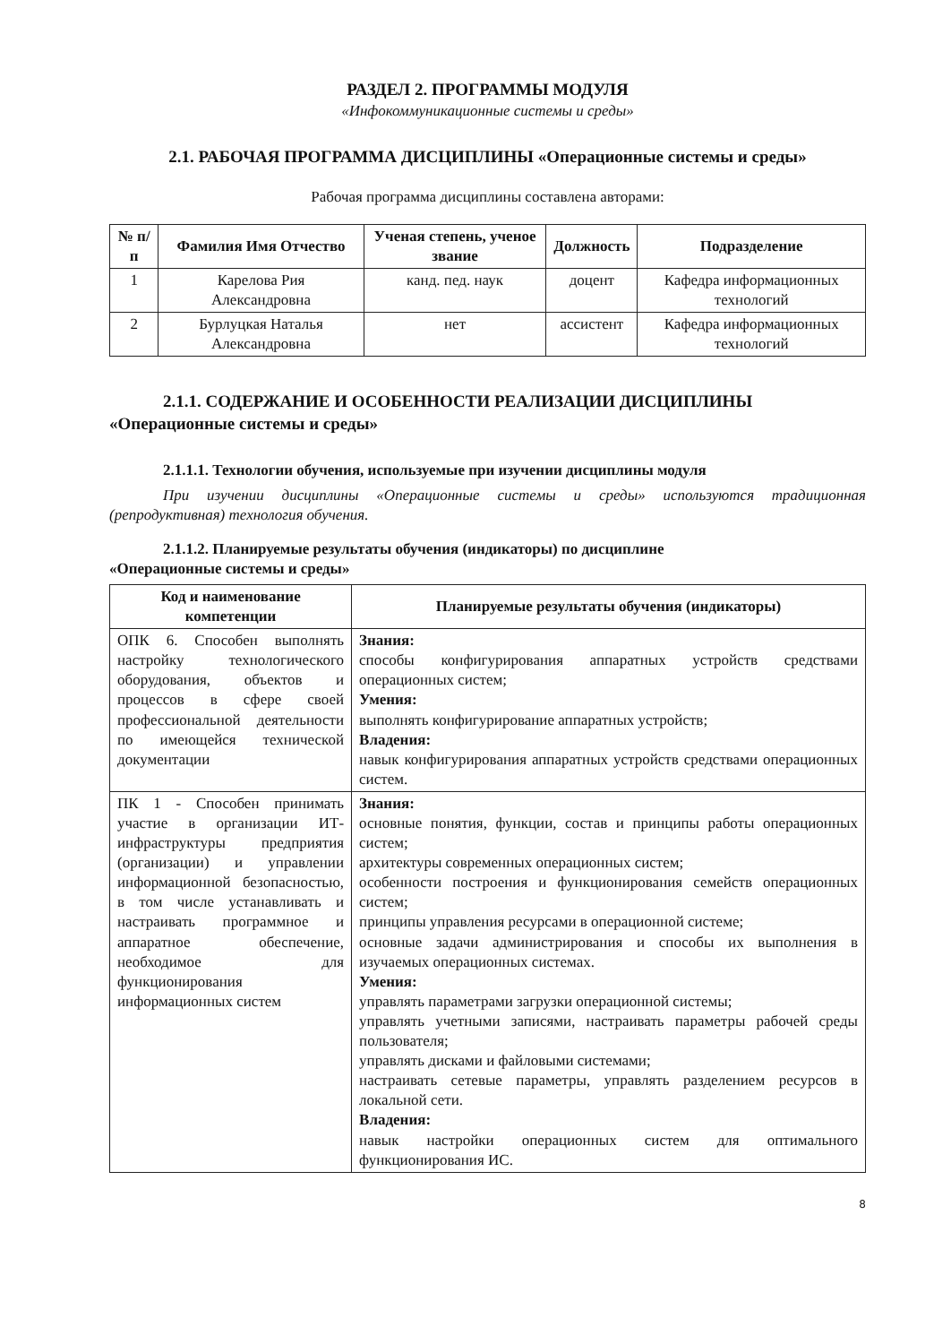РАЗДЕЛ 2. ПРОГРАММЫ МОДУЛЯ
«Инфокоммуникационные системы и среды»
2.1. РАБОЧАЯ ПРОГРАММА ДИСЦИПЛИНЫ «Операционные системы и среды»
Рабочая программа дисциплины составлена авторами:
| № п/п | Фамилия Имя Отчество | Ученая степень, ученое звание | Должность | Подразделение |
| --- | --- | --- | --- | --- |
| 1 | Карелова Рия Александровна | канд. пед. наук | доцент | Кафедра информационных технологий |
| 2 | Бурлуцкая Наталья Александровна | нет | ассистент | Кафедра информационных технологий |
2.1.1. СОДЕРЖАНИЕ И ОСОБЕННОСТИ РЕАЛИЗАЦИИ ДИСЦИПЛИНЫ
«Операционные системы и среды»
2.1.1.1. Технологии обучения, используемые при изучении дисциплины модуля
При изучении дисциплины «Операционные системы и среды» используются традиционная (репродуктивная) технология обучения.
2.1.1.2. Планируемые результаты обучения (индикаторы) по дисциплине
«Операционные системы и среды»
| Код и наименование компетенции | Планируемые результаты обучения (индикаторы) |
| --- | --- |
| ОПК 6. Способен выполнять настройку технологического оборудования, объектов и процессов в сфере своей профессиональной деятельности по имеющейся технической документации | Знания: способы конфигурирования аппаратных устройств средствами операционных систем; Умения: выполнять конфигурирование аппаратных устройств; Владения: навык конфигурирования аппаратных устройств средствами операционных систем. |
| ПК 1 - Способен принимать участие в организации ИТ-инфраструктуры предприятия (организации) и управлении информационной безопасностью, в том числе устанавливать и настраивать программное и аппаратное обеспечение, необходимое для функционирования информационных систем | Знания: основные понятия, функции, состав и принципы работы операционных систем; архитектуры современных операционных систем; особенности построения и функционирования семейств операционных систем; принципы управления ресурсами в операционной системе; основные задачи администрирования и способы их выполнения в изучаемых операционных системах. Умения: управлять параметрами загрузки операционной системы; управлять учетными записями, настраивать параметры рабочей среды пользователя; управлять дисками и файловыми системами; настраивать сетевые параметры, управлять разделением ресурсов в локальной сети. Владения: навык настройки операционных систем для оптимального функционирования ИС. |
8